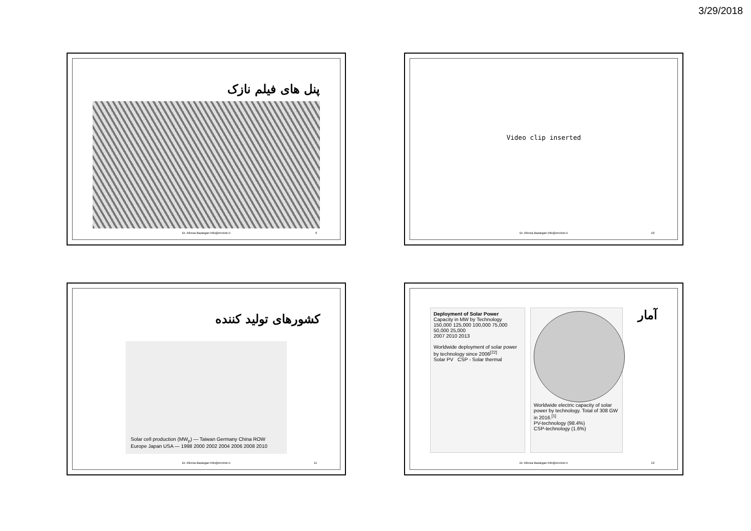3/29/2018
پنل های فیلم نازک
Dr. Alireza Bazargan info@environ.ir 9
Video clip inserted
Dr. Alireza Bazargan info@environ.ir 10
کشورهای تولید کننده
Solar cell production (MW<sub>p</sub>) — Taiwan Germany China ROW Europe Japan USA — 1998 2000 2002 2004 2006 2008 2010
Dr. Alireza Bazargan info@environ.ir 11
Deployment of Solar Power
Capacity in MW by Technology
150,000 125,000 100,000 75,000 50,000 25,000
2007 2010 2013
Worldwide deployment of solar power by technology since 2006<sup>[22]</sup>
Solar PV CSP - Solar thermal
Worldwide electric capacity of solar power by technology. Total of 308 GW in 2016.<sup>[1]</sup>
PV-technology (98.4%)
CSP-technology (1.6%)
آمار
Dr. Alireza Bazargan info@environ.ir 12